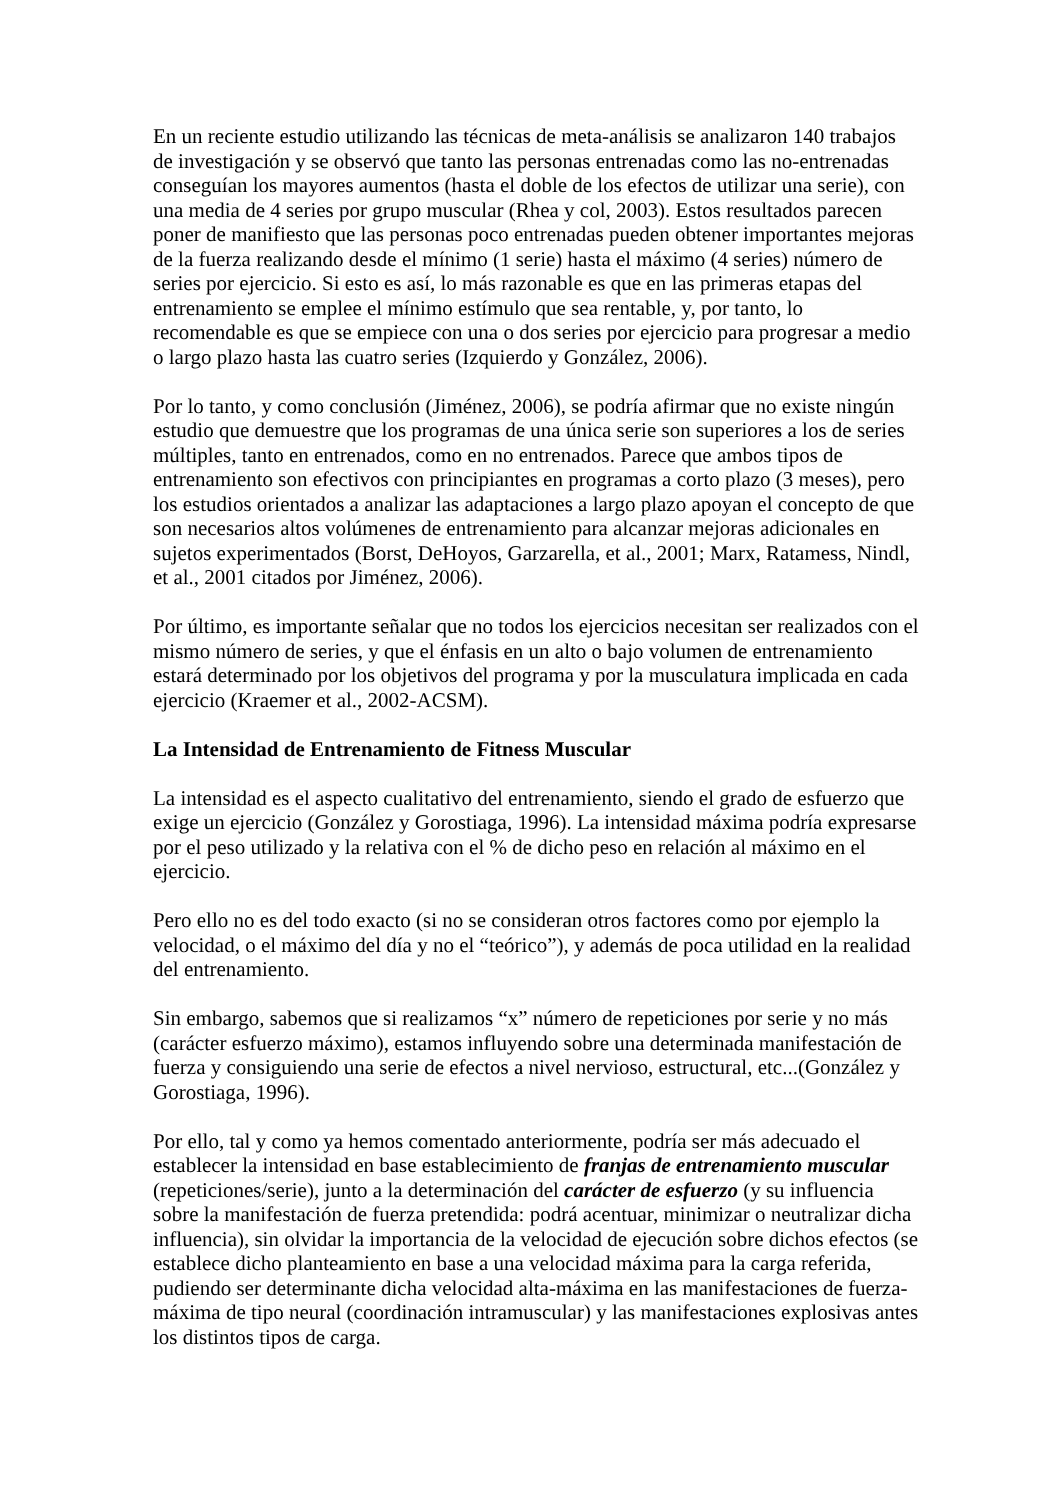En un reciente estudio utilizando las técnicas de meta-análisis se analizaron 140 trabajos de investigación y se observó que tanto las personas entrenadas como las no-entrenadas conseguían los mayores aumentos (hasta el doble de los efectos de utilizar una serie), con una media de 4 series por grupo muscular (Rhea y col, 2003). Estos resultados parecen poner de manifiesto que las personas poco entrenadas pueden obtener importantes mejoras de la fuerza realizando desde el mínimo (1 serie) hasta el máximo (4 series) número de series por ejercicio. Si esto es así, lo más razonable es que en las primeras etapas del entrenamiento se emplee el mínimo estímulo que sea rentable, y, por tanto, lo recomendable es que se empiece con una o dos series por ejercicio para progresar a medio o largo plazo hasta las cuatro series (Izquierdo y González, 2006).
Por lo tanto, y como conclusión (Jiménez, 2006), se podría afirmar que no existe ningún estudio que demuestre que los programas de una única serie son superiores a los de series múltiples, tanto en entrenados, como en no entrenados. Parece que ambos tipos de entrenamiento son efectivos con principiantes en programas a corto plazo (3 meses), pero los estudios orientados a analizar las adaptaciones a largo plazo apoyan el concepto de que son necesarios altos volúmenes de entrenamiento para alcanzar mejoras adicionales en sujetos experimentados (Borst, DeHoyos, Garzarella, et al., 2001; Marx, Ratamess, Nindl, et al., 2001 citados por Jiménez, 2006).
Por último, es importante señalar que no todos los ejercicios necesitan ser realizados con el mismo número de series, y que el énfasis en un alto o bajo volumen de entrenamiento estará determinado por los objetivos del programa y por la musculatura implicada en cada ejercicio (Kraemer et al., 2002-ACSM).
La Intensidad de Entrenamiento de Fitness Muscular
La intensidad es el aspecto cualitativo del entrenamiento, siendo el grado de esfuerzo que exige un ejercicio (González y Gorostiaga, 1996). La intensidad máxima podría expresarse por el peso utilizado y la relativa con el % de dicho peso en relación al máximo en el ejercicio.
Pero ello no es del todo exacto (si no se consideran otros factores como por ejemplo la velocidad, o el máximo del día y no el “teórico”), y además de poca utilidad en la realidad del entrenamiento.
Sin embargo, sabemos que si realizamos “x” número de repeticiones por serie y no más (carácter esfuerzo máximo), estamos influyendo sobre una determinada manifestación de fuerza y consiguiendo una serie de efectos a nivel nervioso, estructural, etc...(González y Gorostiaga, 1996).
Por ello, tal y como ya hemos comentado anteriormente, podría ser más adecuado el establecer la intensidad en base establecimiento de franjas de entrenamiento muscular (repeticiones/serie), junto a la determinación del carácter de esfuerzo (y su influencia sobre la manifestación de fuerza pretendida: podrá acentuar, minimizar o neutralizar dicha influencia), sin olvidar la importancia de la velocidad de ejecución sobre dichos efectos (se establece dicho planteamiento en base a una velocidad máxima para la carga referida, pudiendo ser determinante dicha velocidad alta-máxima en las manifestaciones de fuerza-máxima de tipo neural (coordinación intramuscular) y las manifestaciones explosivas antes los distintos tipos de carga.